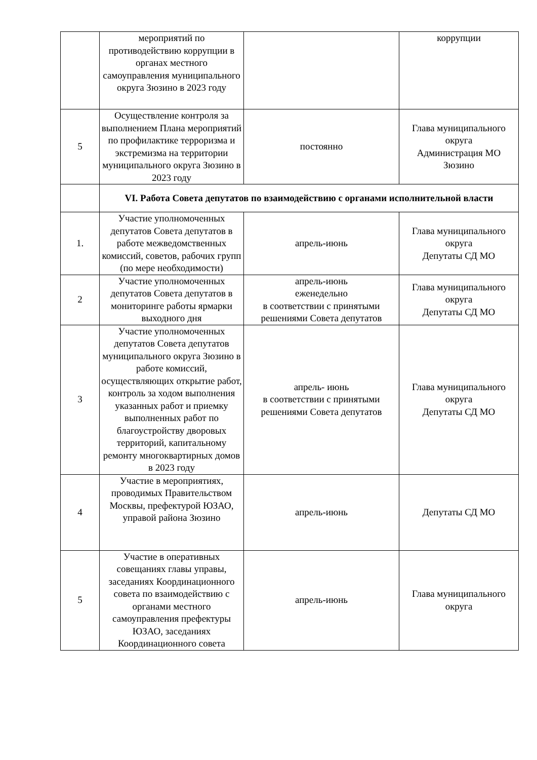| | мероприятий по противодействию коррупции в органах местного самоуправления муниципального округа Зюзино в 2023 году | | коррупции |
| 5 | Осуществление контроля за выполнением Плана мероприятий по профилактике терроризма и экстремизма на территории муниципального округа Зюзино в 2023 году | постоянно | Глава муниципального округа Администрация МО Зюзино |
| | VI. Работа Совета депутатов по взаимодействию с органами исполнительной власти | | |
| 1. | Участие уполномоченных депутатов Совета депутатов в работе межведомственных комиссий, советов, рабочих групп (по мере необходимости) | апрель-июнь | Глава муниципального округа Депутаты СД МО |
| 2 | Участие уполномоченных депутатов Совета депутатов в мониторинге работы ярмарки выходного дня | апрель-июнь еженедельно в соответствии с принятыми решениями Совета депутатов | Глава муниципального округа Депутаты СД МО |
| 3 | Участие уполномоченных депутатов Совета депутатов муниципального округа Зюзино в работе комиссий, осуществляющих открытие работ, контроль за ходом выполнения указанных работ и приемку выполненных работ по благоустройству дворовых территорий, капитальному ремонту многоквартирных домов в 2023 году | апрель- июнь в соответствии с принятыми решениями Совета депутатов | Глава муниципального округа Депутаты СД МО |
| 4 | Участие в мероприятиях, проводимых Правительством Москвы, префектурой ЮЗАО, управой района Зюзино | апрель-июнь | Депутаты СД МО |
| 5 | Участие в оперативных совещаниях главы управы, заседаниях Координационного совета по взаимодействию с органами местного самоуправления префектуры ЮЗАО, заседаниях Координационного совета | апрель-июнь | Глава муниципального округа |